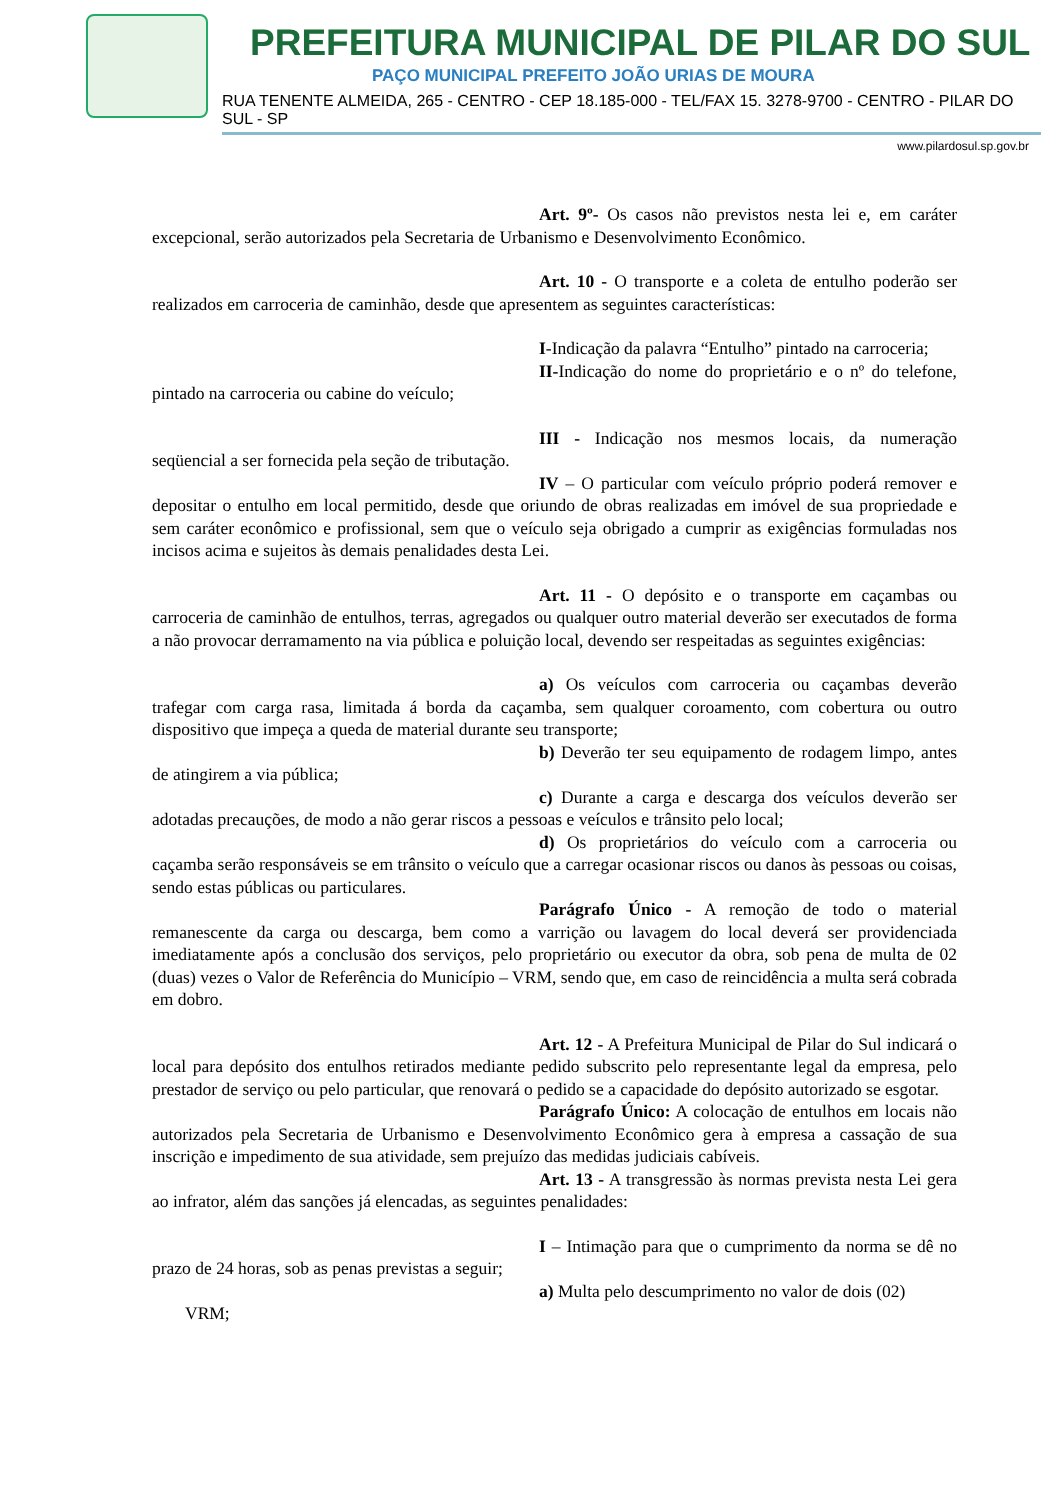PREFEITURA MUNICIPAL DE PILAR DO SUL
PAÇO MUNICIPAL PREFEITO JOÃO URIAS DE MOURA
RUA TENENTE ALMEIDA, 265 - CENTRO - CEP 18.185-000 - TEL/FAX 15. 3278-9700 - CENTRO - PILAR DO SUL - SP
www.pilardosul.sp.gov.br
Art. 9º- Os casos não previstos nesta lei e, em caráter excepcional, serão autorizados pela Secretaria de Urbanismo e Desenvolvimento Econômico.
Art. 10 - O transporte e a coleta de entulho poderão ser realizados em carroceria de caminhão, desde que apresentem as seguintes características:
I-Indicação da palavra “Entulho” pintado na carroceria;
II-Indicação do nome do proprietário e o nº do telefone, pintado na carroceria ou cabine do veículo;
III - Indicação nos mesmos locais, da numeração seqüencial a ser fornecida pela seção de tributação.
IV – O particular com veículo próprio poderá remover e depositar o entulho em local permitido, desde que oriundo de obras realizadas em imóvel de sua propriedade e sem caráter econômico e profissional, sem que o veículo seja obrigado a cumprir as exigências formuladas nos incisos acima e sujeitos às demais penalidades desta Lei.
Art. 11 - O depósito e o transporte em caçambas ou carroceria de caminhão de entulhos, terras, agregados ou qualquer outro material deverão ser executados de forma a não provocar derramamento na via pública e poluição local, devendo ser respeitadas as seguintes exigências:
a) Os veículos com carroceria ou caçambas deverão trafegar com carga rasa, limitada á borda da caçamba, sem qualquer coroamento, com cobertura ou outro dispositivo que impeça a queda de material durante seu transporte;
b) Deverão ter seu equipamento de rodagem limpo, antes de atingirem a via pública;
c) Durante a carga e descarga dos veículos deverão ser adotadas precauções, de modo a não gerar riscos a pessoas e veículos e trânsito pelo local;
d) Os proprietários do veículo com a carroceria ou caçamba serão responsáveis se em trânsito o veículo que a carregar ocasionar riscos ou danos às pessoas ou coisas, sendo estas públicas ou particulares.
Parágrafo Único - A remoção de todo o material remanescente da carga ou descarga, bem como a varrição ou lavagem do local deverá ser providenciada imediatamente após a conclusão dos serviços, pelo proprietário ou executor da obra, sob pena de multa de 02 (duas) vezes o Valor de Referência do Município – VRM, sendo que, em caso de reincidência a multa será cobrada em dobro.
Art. 12 - A Prefeitura Municipal de Pilar do Sul indicará o local para depósito dos entulhos retirados mediante pedido subscrito pelo representante legal da empresa, pelo prestador de serviço ou pelo particular, que renovará o pedido se a capacidade do depósito autorizado se esgotar.
Parágrafo Único: A colocação de entulhos em locais não autorizados pela Secretaria de Urbanismo e Desenvolvimento Econômico gera à empresa a cassação de sua inscrição e impedimento de sua atividade, sem prejuízo das medidas judiciais cabíveis.
Art. 13 - A transgressão às normas prevista nesta Lei gera ao infrator, além das sanções já elencadas, as seguintes penalidades:
I – Intimação para que o cumprimento da norma se dê no prazo de 24 horas, sob as penas previstas a seguir;
a) Multa pelo descumprimento no valor de dois (02)
VRM;